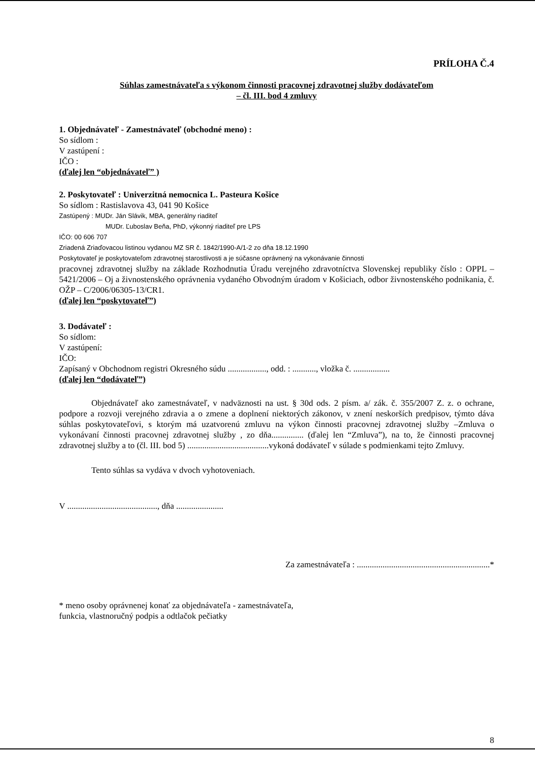PRÍLOHA Č.4
Súhlas zamestnávateľa s výkonom činnosti pracovnej zdravotnej služby dodávateľom
– čl. III. bod 4 zmluvy
1. Objednávateľ - Zamestnávateľ (obchodné meno) :
So sídlom :
V zastúpení :
IČO :
(ďalej len “objednávateľ” )
2. Poskytovateľ : Univerzitná nemocnica L. Pasteura Košice
So sídlom : Rastislavova 43, 041 90 Košice
Zastúpený : MUDr. Ján Slávik, MBA, generálny riaditeľ
MUDr. Ľuboslav Beňa, PhD, výkonný riaditeľ pre LPS
IČO: 00 606 707
Zriadená Zriaďovacou listinou vydanou MZ SR č. 1842/1990-A/1-2 zo dňa 18.12.1990
Poskytovateľ je poskytovateľom zdravotnej starostlivosti a je súčasne oprávnený na vykonávanie činnosti
pracovnej zdravotnej služby na základe Rozhodnutia Úradu verejného zdravotníctva Slovenskej republiky číslo : OPPL – 5421/2006 – Oj a živnostenského oprávnenia vydaného Obvodným úradom v Košiciach, odbor živnostenského podnikania, č. OŽP – C/2006/06305-13/CR1.
(ďalej len “poskytovateľ”)
3. Dodávateľ :
So sídlom:
V zastúpení:
IČO:
Zapísaný v Obchodnom registri Okresného súdu .................., odd. : ..........., vložka č. .................
(ďalej len “dodávateľ”)
Objednávateľ ako zamestnávateľ, v nadväznosti na ust. § 30d ods. 2 písm. a/ zák. č. 355/2007 Z. z. o ochrane, podpore a rozvoji verejného zdravia a o zmene a doplnení niektorých zákonov, v znení neskorších predpisov, týmto dáva súhlas poskytovateľovi, s ktorým má uzatvorenú zmluvu na výkon činnosti pracovnej zdravotnej služby –Zmluva o vykonávaní činnosti pracovnej zdravotnej služby , zo dňa............... (ďalej len “Zmluva”), na to, že činnosti pracovnej zdravotnej služby a to (čl. III. bod 5) ......................................vykoná dodávateľ v súlade s podmienkami tejto Zmluvy.
Tento súhlas sa vydáva v dvoch vyhotoveniach.
V .........................................., dňa ......................
Za zamestnávateľa : ..............................................................*
* meno osoby oprávnenej konať za objednávateľa - zamestnávateľa,
funkcia, vlastnoručný podpis a odtlačok pečiatky
8